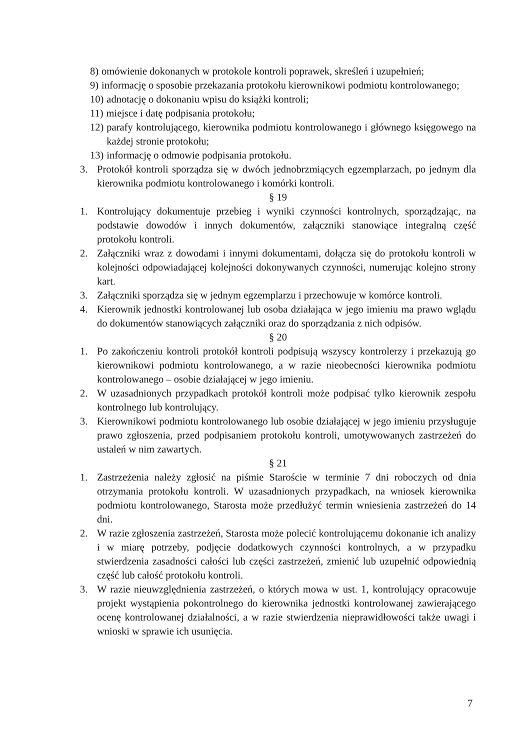8) omówienie dokonanych w protokole kontroli poprawek, skreśleń i uzupełnień;
9) informację o sposobie przekazania protokołu kierownikowi podmiotu kontrolowanego;
10) adnotację o dokonaniu wpisu do książki kontroli;
11) miejsce i datę podpisania protokołu;
12) parafy kontrolującego, kierownika podmiotu kontrolowanego i głównego księgowego na każdej stronie protokołu;
13) informację o odmowie podpisania protokołu.
3. Protokół kontroli sporządza się w dwóch jednobrzmiących egzemplarzach, po jednym dla kierownika podmiotu kontrolowanego i komórki kontroli.
§ 19
1. Kontrolujący dokumentuje przebieg i wyniki czynności kontrolnych, sporządzając, na podstawie dowodów i innych dokumentów, załączniki stanowiące integralną część protokołu kontroli.
2. Załączniki wraz z dowodami i innymi dokumentami, dołącza się do protokołu kontroli w kolejności odpowiadającej kolejności dokonywanych czynności, numerując kolejno strony kart.
3. Załączniki sporządza się w jednym egzemplarzu i przechowuje w komórce kontroli.
4. Kierownik jednostki kontrolowanej lub osoba działająca w jego imieniu ma prawo wglądu do dokumentów stanowiących załączniki oraz do sporządzania z nich odpisów.
§ 20
1. Po zakończeniu kontroli protokół kontroli podpisują wszyscy kontrolerzy i przekazują go kierownikowi podmiotu kontrolowanego, a w razie nieobecności kierownika podmiotu kontrolowanego – osobie działającej w jego imieniu.
2. W uzasadnionych przypadkach protokół kontroli może podpisać tylko kierownik zespołu kontrolnego lub kontrolujący.
3. Kierownikowi podmiotu kontrolowanego lub osobie działającej w jego imieniu przysługuje prawo zgłoszenia, przed podpisaniem protokołu kontroli, umotywowanych zastrzeżeń do ustaleń w nim zawartych.
§ 21
1. Zastrzeżenia należy zgłosić na piśmie Staroście w terminie 7 dni roboczych od dnia otrzymania protokołu kontroli. W uzasadnionych przypadkach, na wniosek kierownika podmiotu kontrolowanego, Starosta może przedłużyć termin wniesienia zastrzeżeń do 14 dni.
2. W razie zgłoszenia zastrzeżeń, Starosta może polecić kontrolującemu dokonanie ich analizy i w miarę potrzeby, podjęcie dodatkowych czynności kontrolnych, a w przypadku stwierdzenia zasadności całości lub części zastrzeżeń, zmienić lub uzupełnić odpowiednią część lub całość protokołu kontroli.
3. W razie nieuwzględnienia zastrzeżeń, o których mowa w ust. 1, kontrolujący opracowuje projekt wystąpienia pokontrolnego do kierownika jednostki kontrolowanej zawierającego ocenę kontrolowanej działalności, a w razie stwierdzenia nieprawidłowości także uwagi i wnioski w sprawie ich usunięcia.
7